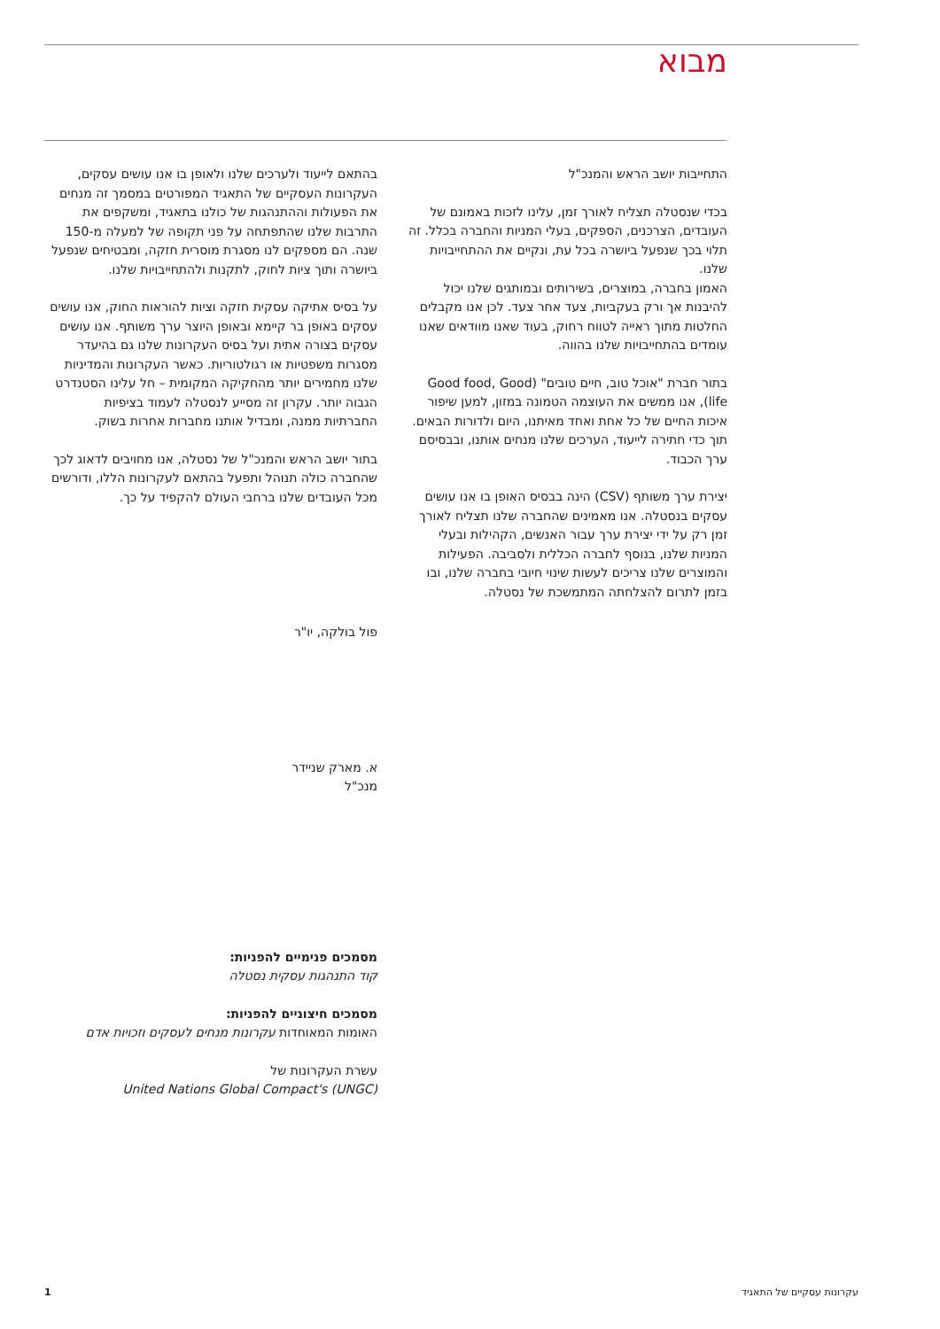מבוא
התחייבות יושב הראש והמנכ"ל
בכדי שנסטלה תצליח לאורך זמן, עלינו לזכות באמונם של העובדים, הצרכנים, הספקים, בעלי המניות והחברה בכלל. זה תלוי בכך שנפעל ביושרה בכל עת, ונקיים את ההתחייבויות שלנו.
האמון בחברה, במוצרים, בשירותים ובמותגים שלנו יכול להיבנות אך ורק בעקביות, צעד אחר צעד. לכן אנו מקבלים החלטות מתוך ראייה לטווח רחוק, בעוד שאנו מוודאים שאנו עומדים בהתחייבויות שלנו בהווה.
בתור חברת "אוכל טוב, חיים טובים" (Good food, Good life), אנו ממשים את העוצמה הטמונה במזון, למען שיפור איכות החיים של כל אחת ואחד מאיתנו, היום ולדורות הבאים. תוך כדי חתירה לייעוד, הערכים שלנו מנחים אותנו, ובבסיסם ערך הכבוד.
יצירת ערך משותף (CSV) הינה בבסיס האופן בו אנו עושים עסקים בנסטלה. אנו מאמינים שהחברה שלנו תצליח לאורך זמן רק על ידי יצירת ערך עבור האנשים, הקהילות ובעלי המניות שלנו, בנוסף לחברה הכללית ולסביבה. הפעילות והמוצרים שלנו צריכים לעשות שינוי חיובי בחברה שלנו, ובו בזמן לתרום להצלחתה המתמשכת של נסטלה.
בהתאם לייעוד ולערכים שלנו ולאופן בו אנו עושים עסקים, העקרונות העסקיים של התאגיד המפורטים במסמך זה מנחים את הפעולות וההתנהגות של כולנו בתאגיד, ומשקפים את התרבות שלנו שהתפתחה על פני תקופה של למעלה מ-150 שנה. הם מספקים לנו מסגרת מוסרית חזקה, ומבטיחים שנפעל ביושרה ותוך ציות לחוק, לתקנות ולהתחייבויות שלנו.
על בסיס אתיקה עסקית חזקה וציות להוראות החוק, אנו עושים עסקים באופן בר קיימא ובאופן היוצר ערך משותף. אנו עושים עסקים בצורה אתית ועל בסיס העקרונות שלנו גם בהיעדר מסגרות משפטיות או רגולטוריות. כאשר העקרונות והמדיניות שלנו מחמירים יותר מהחקיקה המקומית – חל עלינו הסטנדרט הגבוה יותר. עקרון זה מסייע לנסטלה לעמוד בציפיות החברתיות ממנה, ומבדיל אותנו מחברות אחרות בשוק.
בתור יושב הראש והמנכ"ל של נסטלה, אנו מחויבים לדאוג לכך שהחברה כולה תנוהל ותפעל בהתאם לעקרונות הללו, ודורשים מכל העובדים שלנו ברחבי העולם להקפיד על כך.
פול בולקה, יו"ר
א. מארק שניידר
מנכ"ל
מסמכים פנימיים להפניות:
קוד התנהגות עסקית נסטלה
מסמכים חיצוניים להפניות:
האומות המאוחדות עקרונות מנחים לעסקים וזכויות אדם
עשרת העקרונות של
United Nations Global Compact's (UNGC)
עקרונות עסקיים של התאגיד 1